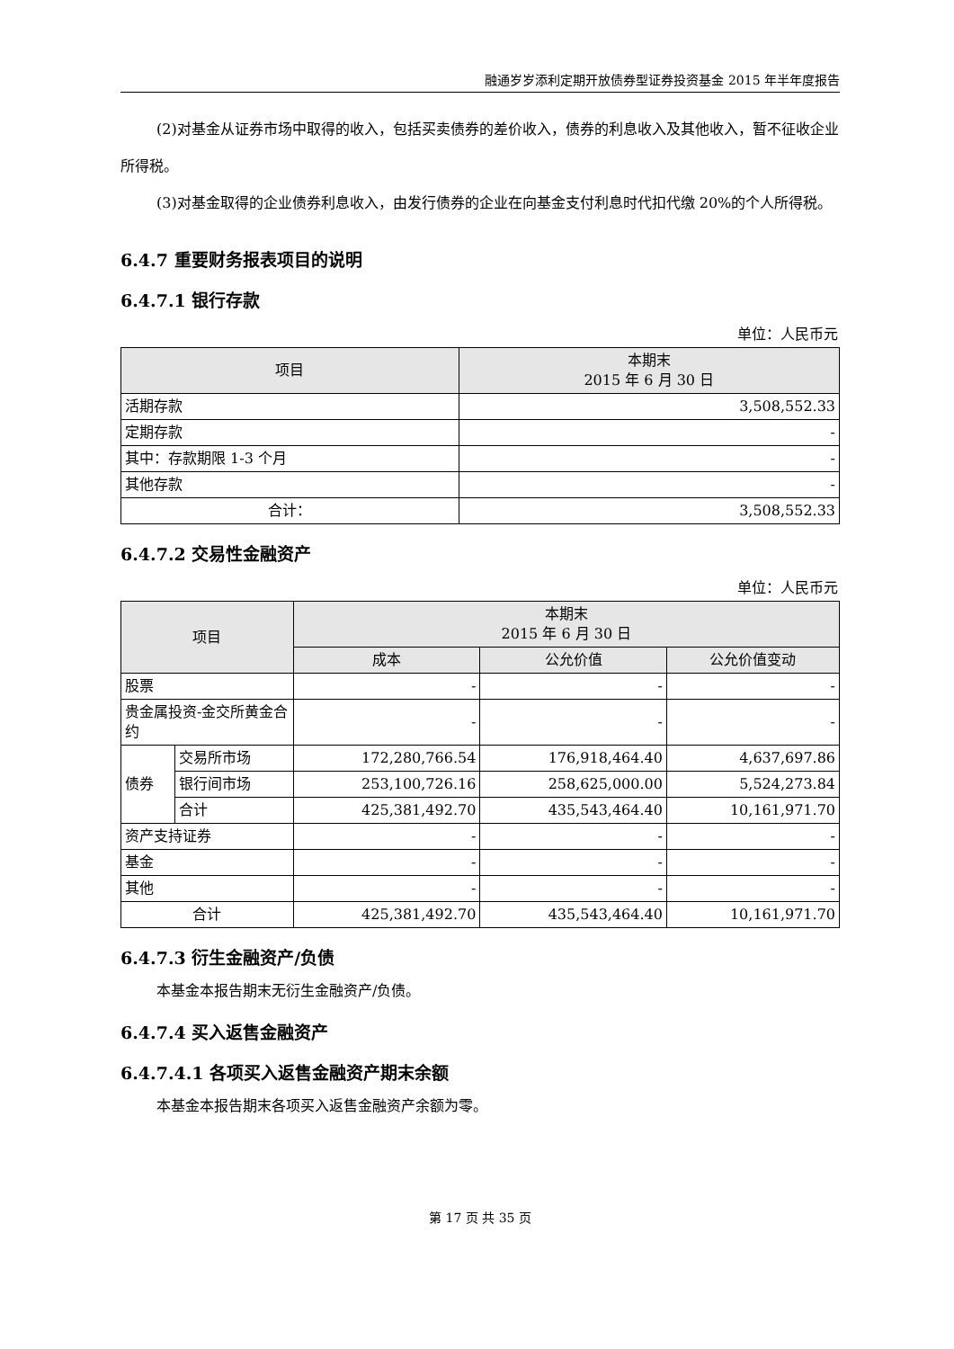融通岁岁添利定期开放债券型证券投资基金 2015 年半年度报告
(2)对基金从证券市场中取得的收入，包括买卖债券的差价收入，债券的利息收入及其他收入，暂不征收企业所得税。
(3)对基金取得的企业债券利息收入，由发行债券的企业在向基金支付利息时代扣代缴 20%的个人所得税。
6.4.7 重要财务报表项目的说明
6.4.7.1 银行存款
单位：人民币元
| 项目 | 本期末 2015 年 6 月 30 日 |
| --- | --- |
| 活期存款 | 3,508,552.33 |
| 定期存款 | - |
| 其中：存款期限 1-3 个月 | - |
| 其他存款 | - |
| 合计： | 3,508,552.33 |
6.4.7.2 交易性金融资产
单位：人民币元
| 项目 | | 本期末 2015 年 6 月 30 日 | | |
| --- | --- | --- | --- | --- |
| | | 成本 | 公允价值 | 公允价值变动 |
| 股票 | | - | - | - |
| 贵金属投资-金交所黄金合约 | | - | - | - |
| 债券 | 交易所市场 | 172,280,766.54 | 176,918,464.40 | 4,637,697.86 |
| | 银行间市场 | 253,100,726.16 | 258,625,000.00 | 5,524,273.84 |
| | 合计 | 425,381,492.70 | 435,543,464.40 | 10,161,971.70 |
| 资产支持证券 | | - | - | - |
| 基金 | | - | - | - |
| 其他 | | - | - | - |
| 合计 | | 425,381,492.70 | 435,543,464.40 | 10,161,971.70 |
6.4.7.3 衍生金融资产/负债
本基金本报告期末无衍生金融资产/负债。
6.4.7.4 买入返售金融资产
6.4.7.4.1 各项买入返售金融资产期末余额
本基金本报告期末各项买入返售金融资产余额为零。
第 17 页 共 35 页